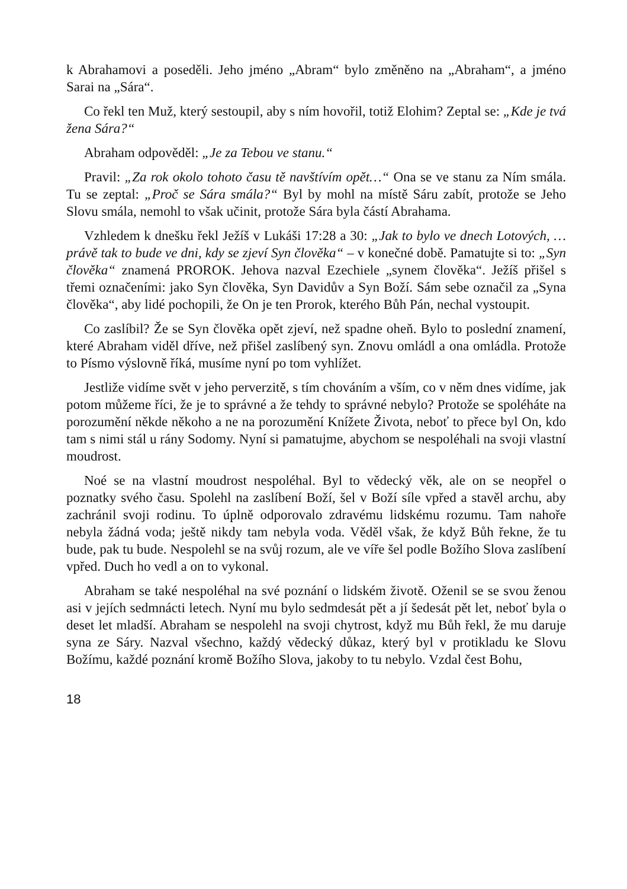k Abrahamovi a poseděli. Jeho jméno „Abram“ bylo změněno na „Abraham“, a jméno Sarai na „Sára“.
Co řekl ten Muž, který sestoupil, aby s ním hovořil, totiž Elohim? Zeptal se: „Kde je tvá žena Sára?“
Abraham odpověděl: „Je za Tebou ve stanu.“
Pravil: „Za rok okolo tohoto času tě navštívím opět…“ Ona se ve stanu za Ním smála. Tu se zeptal: „Proč se Sára smála?“ Byl by mohl na místě Sáru zabít, protože se Jeho Slovu smála, nemohl to však učinit, protože Sára byla částí Abrahama.
Vzhledem k dnešku řekl Ježíš v Lukáši 17:28 a 30: „Jak to bylo ve dnech Lotových, … právě tak to bude ve dni, kdy se zjeví Syn člověka“ – v konečné době. Pamatujte si to: „Syn člověka“ znamená PROROK. Jehova nazval Ezechiele „synem člověka“. Ježíš přišel s třemi označeními: jako Syn člověka, Syn Davidův a Syn Boží. Sám sebe označil za „Syna člověka“, aby lidé pochopili, že On je ten Prorok, kterého Bůh Pán, nechal vystoupit.
Co zaslíbil? Že se Syn člověka opět zjeví, než spadne oheň. Bylo to poslední znamení, které Abraham viděl dříve, než přišel zaslíbený syn. Znovu omládl a ona omládla. Protože to Písmo výslovně říká, musíme nyní po tom vyhlížet.
Jestliže vidíme svět v jeho perverzitě, s tím chováním a vším, co v něm dnes vidíme, jak potom můžeme říci, že je to správné a že tehdy to správné nebylo? Protože se spoléháte na porozumění někde někoho a ne na porozumění Knížete Života, neboť to přece byl On, kdo tam s nimi stál u rány Sodomy. Nyní si pamatujme, abychom se nespoléhali na svoji vlastní moudrost.
Noé se na vlastní moudrost nespoléhal. Byl to vědecký věk, ale on se neopřel o poznatky svého času. Spolehl na zaslíbení Boží, šel v Boží síle vpřed a stavěl archu, aby zachránil svoji rodinu. To úplně odporovalo zdravému lidskému rozumu. Tam nahoře nebyla žádná voda; ještě nikdy tam nebyla voda. Věděl však, že když Bůh řekne, že tu bude, pak tu bude. Nespolehl se na svůj rozum, ale ve víře šel podle Božího Slova zaslíbení vpřed. Duch ho vedl a on to vykonal.
Abraham se také nespoléhal na své poznání o lidském životě. Oženil se se svou ženou asi v jejích sedmnácti letech. Nyní mu bylo sedmdesát pět a jí šedesát pět let, neboť byla o deset let mladší. Abraham se nespolehl na svoji chytrost, když mu Bůh řekl, že mu daruje syna ze Sáry. Nazval všechno, každý vědecký důkaz, který byl v protikladu ke Slovu Božímu, každé poznání kromě Božího Slova, jakoby to tu nebylo. Vzdal čest Bohu,
18